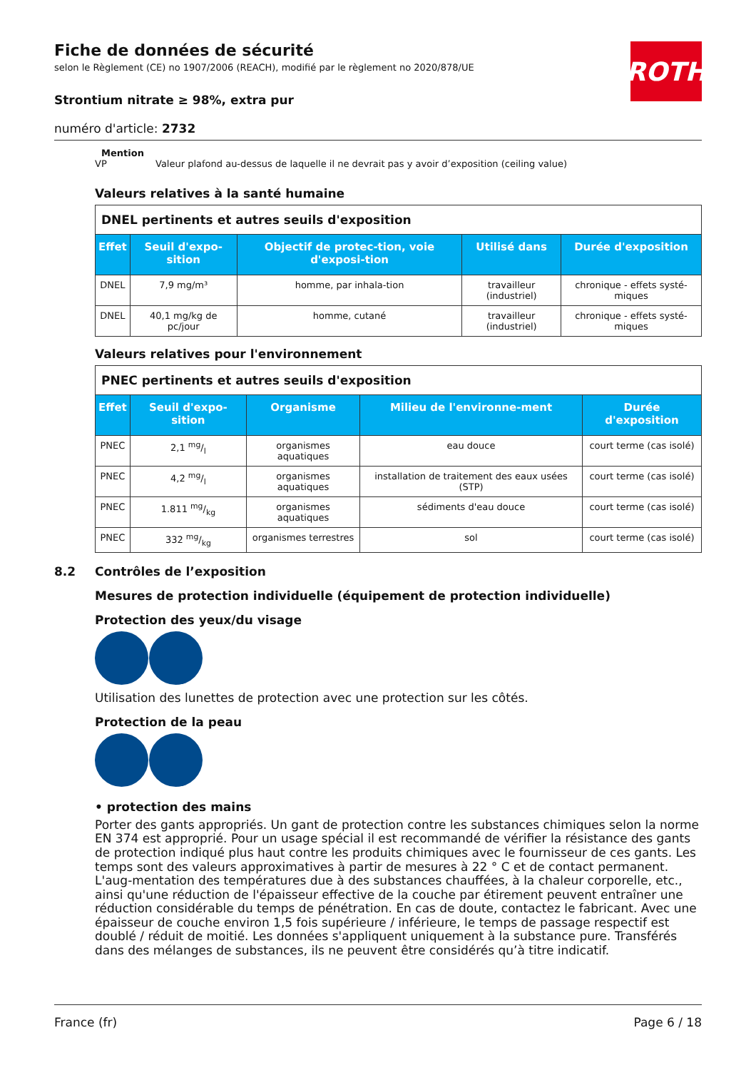ROTH
Fiche de données de sécurité
selon le Règlement (CE) no 1907/2006 (REACH), modifié par le règlement no 2020/878/UE
Strontium nitrate ≥ 98%, extra pur
numéro d'article: 2732
Mention
VP Valeur plafond au-dessus de laquelle il ne devrait pas y avoir d’exposition (ceiling value)
Valeurs relatives à la santé humaine
| DNEL pertinents et autres seuils d'exposition | | | | |
| Effet | Seuil d'expo-sition | Objectif de protec-tion, voie d'exposi-tion | Utilisé dans | Durée d'exposition |
| DNEL | 7,9 mg/m³ | homme, par inhala-tion | travailleur (industriel) | chronique - effets systé-miques |
| DNEL | 40,1 mg/kg de pc/jour | homme, cutané | travailleur (industriel) | chronique - effets systé-miques |
Valeurs relatives pour l'environnement
| PNEC pertinents et autres seuils d'exposition | | | | |
| Effet | Seuil d'expo-sition | Organisme | Milieu de l'environne-ment | Durée d'exposition |
| PNEC | 2,1 mg/l | organismes aquatiques | eau douce | court terme (cas isolé) |
| PNEC | 4,2 mg/l | organismes aquatiques | installation de traitement des eaux usées (STP) | court terme (cas isolé) |
| PNEC | 1.811 mg/kg | organismes aquatiques | sédiments d'eau douce | court terme (cas isolé) |
| PNEC | 332 mg/kg | organismes terrestres | sol | court terme (cas isolé) |
8.2 Contrôles de l’exposition
Mesures de protection individuelle (équipement de protection individuelle)
Protection des yeux/du visage
Utilisation des lunettes de protection avec une protection sur les côtés.
Protection de la peau
• protection des mains
Porter des gants appropriés. Un gant de protection contre les substances chimiques selon la norme EN 374 est approprié. Pour un usage spécial il est recommandé de vérifier la résistance des gants de protection indiqué plus haut contre les produits chimiques avec le fournisseur de ces gants. Les temps sont des valeurs approximatives à partir de mesures à 22 ° C et de contact permanent. L'aug-mentation des températures due à des substances chauffées, à la chaleur corporelle, etc., ainsi qu'une réduction de l'épaisseur effective de la couche par étirement peuvent entraîner une réduction considérable du temps de pénétration. En cas de doute, contactez le fabricant. Avec une épaisseur de couche environ 1,5 fois supérieure / inférieure, le temps de passage respectif est doublé / réduit de moitié. Les données s'appliquent uniquement à la substance pure. Transférés dans des mélanges de substances, ils ne peuvent être considérés qu’à titre indicatif.
France (fr) Page 6 / 18